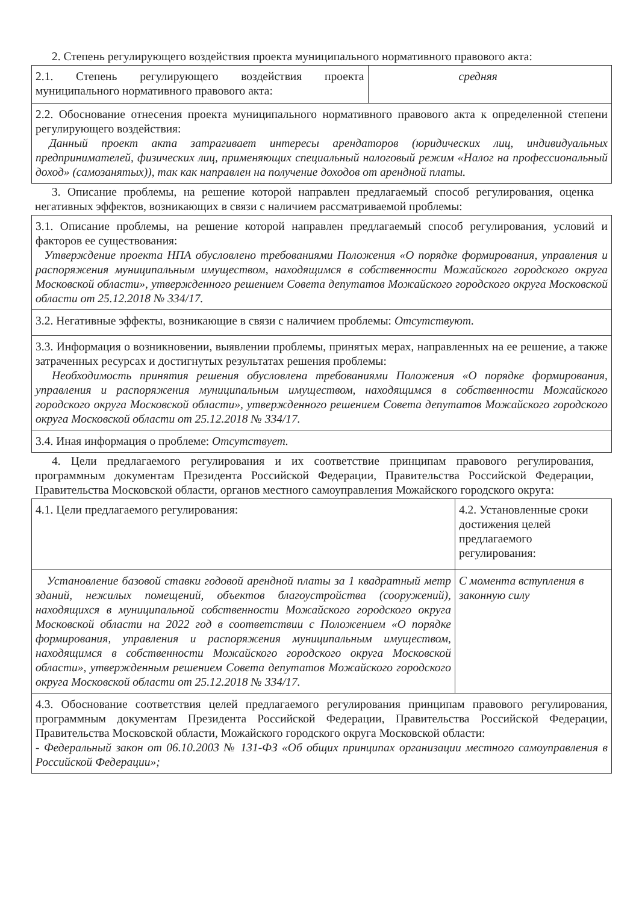2. Степень регулирующего воздействия проекта муниципального нормативного правового акта:
| 2.1. Степень регулирующего воздействия проекта муниципального нормативного правового акта: | средняя |
| 2.2. Обоснование отнесения проекта муниципального нормативного правового акта к определенной степени регулирующего воздействия: Данный проект акта затрагивает интересы арендаторов (юридических лиц, индивидуальных предпринимателей, физических лиц, применяющих специальный налоговый режим «Налог на профессиональный доход» (самозанятых)), так как направлен на получение доходов от арендной платы. | |
3. Описание проблемы, на решение которой направлен предлагаемый способ регулирования, оценка негативных эффектов, возникающих в связи с наличием рассматриваемой проблемы:
| 3.1. Описание проблемы, на решение которой направлен предлагаемый способ регулирования, условий и факторов ее существования: Утверждение проекта НПА обусловлено требованиями Положения «О порядке формирования, управления и распоряжения муниципальным имуществом, находящимся в собственности Можайского городского округа Московской области», утвержденного решением Совета депутатов Можайского городского округа Московской области от 25.12.2018 № 334/17. |
| 3.2. Негативные эффекты, возникающие в связи с наличием проблемы: Отсутствуют. |
| 3.3. Информация о возникновении, выявлении проблемы, принятых мерах, направленных на ее решение, а также затраченных ресурсах и достигнутых результатах решения проблемы: Необходимость принятия решения обусловлена требованиями Положения «О порядке формирования, управления и распоряжения муниципальным имуществом, находящимся в собственности Можайского городского округа Московской области», утвержденного решением Совета депутатов Можайского городского округа Московской области от 25.12.2018 № 334/17. |
| 3.4. Иная информация о проблеме: Отсутствует. |
4. Цели предлагаемого регулирования и их соответствие принципам правового регулирования, программным документам Президента Российской Федерации, Правительства Российской Федерации, Правительства Московской области, органов местного самоуправления Можайского городского округа:
| 4.1. Цели предлагаемого регулирования: | 4.2. Установленные сроки достижения целей предлагаемого регулирования: |
| Установление базовой ставки годовой арендной платы за 1 квадратный метр зданий, нежилых помещений, объектов благоустройства (сооружений), находящихся в муниципальной собственности Можайского городского округа Московской области на 2022 год в соответствии с Положением «О порядке формирования, управления и распоряжения муниципальным имуществом, находящимся в собственности Можайского городского округа Московской области», утвержденным решением Совета депутатов Можайского городского округа Московской области от 25.12.2018 № 334/17. | С момента вступления в законную силу |
| 4.3. Обоснование соответствия целей предлагаемого регулирования принципам правового регулирования, программным документам Президента Российской Федерации, Правительства Российской Федерации, Правительства Московской области, Можайского городского округа Московской области: - Федеральный закон от 06.10.2003 № 131-ФЗ «Об общих принципах организации местного самоуправления в Российской Федерации»; | |